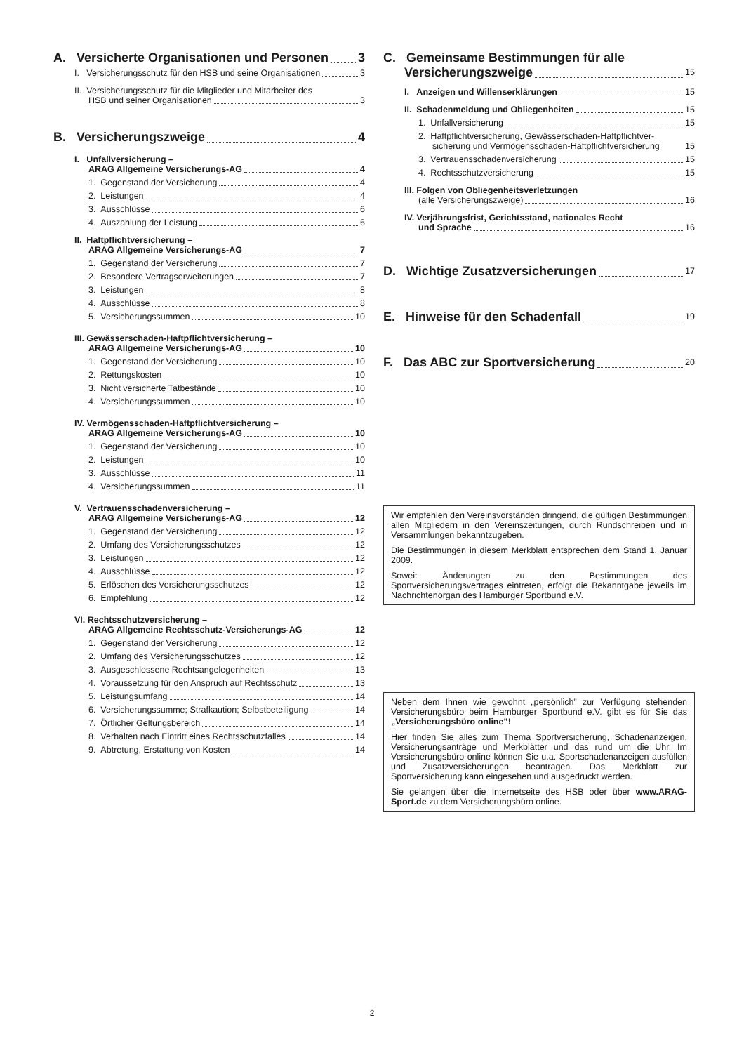A. Versicherte Organisationen und Personen 3
I. Versicherungsschutz für den HSB und seine Organisationen 3
II. Versicherungsschutz für die Mitglieder und Mitarbeiter des
HSB und seiner Organisationen 3
B. Versicherungszweige 4
I. Unfallversicherung –
ARAG Allgemeine Versicherungs-AG 4
1. Gegenstand der Versicherung 4
2. Leistungen 4
3. Ausschlüsse 6
4. Auszahlung der Leistung 6
II. Haftpflichtversicherung –
ARAG Allgemeine Versicherungs-AG 7
1. Gegenstand der Versicherung 7
2. Besondere Vertragserweiterungen 7
3. Leistungen 8
4. Ausschlüsse 8
5. Versicherungssummen 10
III. Gewässerschaden-Haftpflichtversicherung –
ARAG Allgemeine Versicherungs-AG 10
1. Gegenstand der Versicherung 10
2. Rettungskosten 10
3. Nicht versicherte Tatbestände 10
4. Versicherungssummen 10
IV. Vermögensschaden-Haftpflichtversicherung –
ARAG Allgemeine Versicherungs-AG 10
1. Gegenstand der Versicherung 10
2. Leistungen 10
3. Ausschlüsse 11
4. Versicherungssummen 11
V. Vertrauensschadenversicherung –
ARAG Allgemeine Versicherungs-AG 12
1. Gegenstand der Versicherung 12
2. Umfang des Versicherungsschutzes 12
3. Leistungen 12
4. Ausschlüsse 12
5. Erlöschen des Versicherungsschutzes 12
6. Empfehlung 12
VI. Rechtsschutzversicherung –
ARAG Allgemeine Rechtsschutz-Versicherungs-AG 12
1. Gegenstand der Versicherung 12
2. Umfang des Versicherungsschutzes 12
3. Ausgeschlossene Rechtsangelegenheiten 13
4. Voraussetzung für den Anspruch auf Rechtsschutz 13
5. Leistungsumfang 14
6. Versicherungssumme; Strafkaution; Selbstbeteiligung 14
7. Örtlicher Geltungsbereich 14
8. Verhalten nach Eintritt eines Rechtsschutzfalles 14
9. Abtretung, Erstattung von Kosten 14
C. Gemeinsame Bestimmungen für alle
Versicherungszweige 15
I. Anzeigen und Willenserklärungen 15
II. Schadenmeldung und Obliegenheiten 15
1. Unfallversicherung 15
2. Haftpflichtversicherung, Gewässerschaden-Haftpflichtver-
sicherung und Vermögensschaden-Haftpflichtversicherung 15
3. Vertrauensschadenversicherung 15
4. Rechtsschutzversicherung 15
III. Folgen von Obliegenheitsverletzungen
(alle Versicherungszweige) 16
IV. Verjährungsfrist, Gerichtsstand, nationales Recht
und Sprache 16
D. Wichtige Zusatzversicherungen 17
E. Hinweise für den Schadenfall 19
F. Das ABC zur Sportversicherung 20
Wir empfehlen den Vereinsvorständen dringend, die gültigen Bestimmungen allen Mitgliedern in den Vereinszeitungen, durch Rundschreiben und in Versammlungen bekanntzugeben.
Die Bestimmungen in diesem Merkblatt entsprechen dem Stand 1. Januar 2009.
Soweit Änderungen zu den Bestimmungen des Sportversicherungsvertrages eintreten, erfolgt die Bekanntgabe jeweils im Nachrichtenorgan des Hamburger Sportbund e.V.
Neben dem Ihnen wie gewohnt „persönlich” zur Verfügung stehenden Versicherungsbüro beim Hamburger Sportbund e.V. gibt es für Sie das „Versicherungsbüro online”!
Hier finden Sie alles zum Thema Sportversicherung, Schadenanzeigen, Versicherungsanträge und Merkblätter und das rund um die Uhr. Im Versicherungsbüro online können Sie u.a. Sportschadenanzeigen ausfüllen und Zusatzversicherungen beantragen. Das Merkblatt zur Sportversicherung kann eingesehen und ausgedruckt werden.
Sie gelangen über die Internetseite des HSB oder über www.ARAG-Sport.de zu dem Versicherungsbüro online.
2